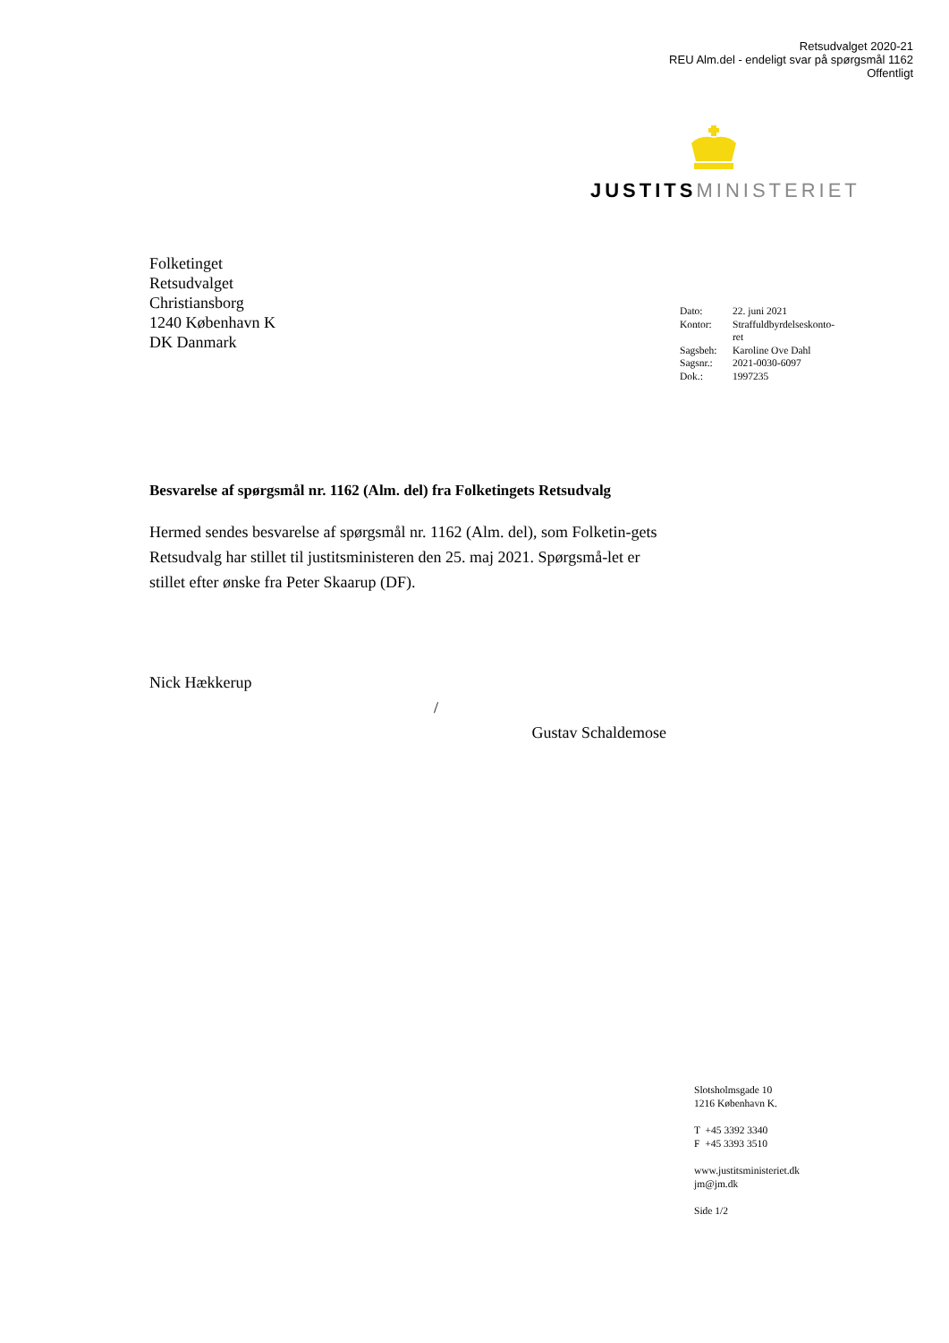Retsudvalget 2020-21
REU Alm.del - endeligt svar på spørgsmål 1162
Offentligt
JUSTITS MINISTERIET
Folketinget
Retsudvalget
Christiansborg
1240 København K
DK Danmark
| Dato: | 22. juni 2021 |
| Kontor: | Straffuldbyrdelseskonto- ret |
| Sagsbeh: | Karoline Ove Dahl |
| Sagsnr.: | 2021-0030-6097 |
| Dok.: | 1997235 |
Besvarelse af spørgsmål nr. 1162 (Alm. del) fra Folketingets Retsudvalg
Hermed sendes besvarelse af spørgsmål nr. 1162 (Alm. del), som Folketin-gets Retsudvalg har stillet til justitsministeren den 25. maj 2021. Spørgsmå-let er stillet efter ønske fra Peter Skaarup (DF).
Nick Hækkerup
/
Gustav Schaldemose
Slotsholmsgade 10
1216 København K.
T +45 3392 3340
F +45 3393 3510
www.justitsministeriet.dk
jm@jm.dk
Side 1/2